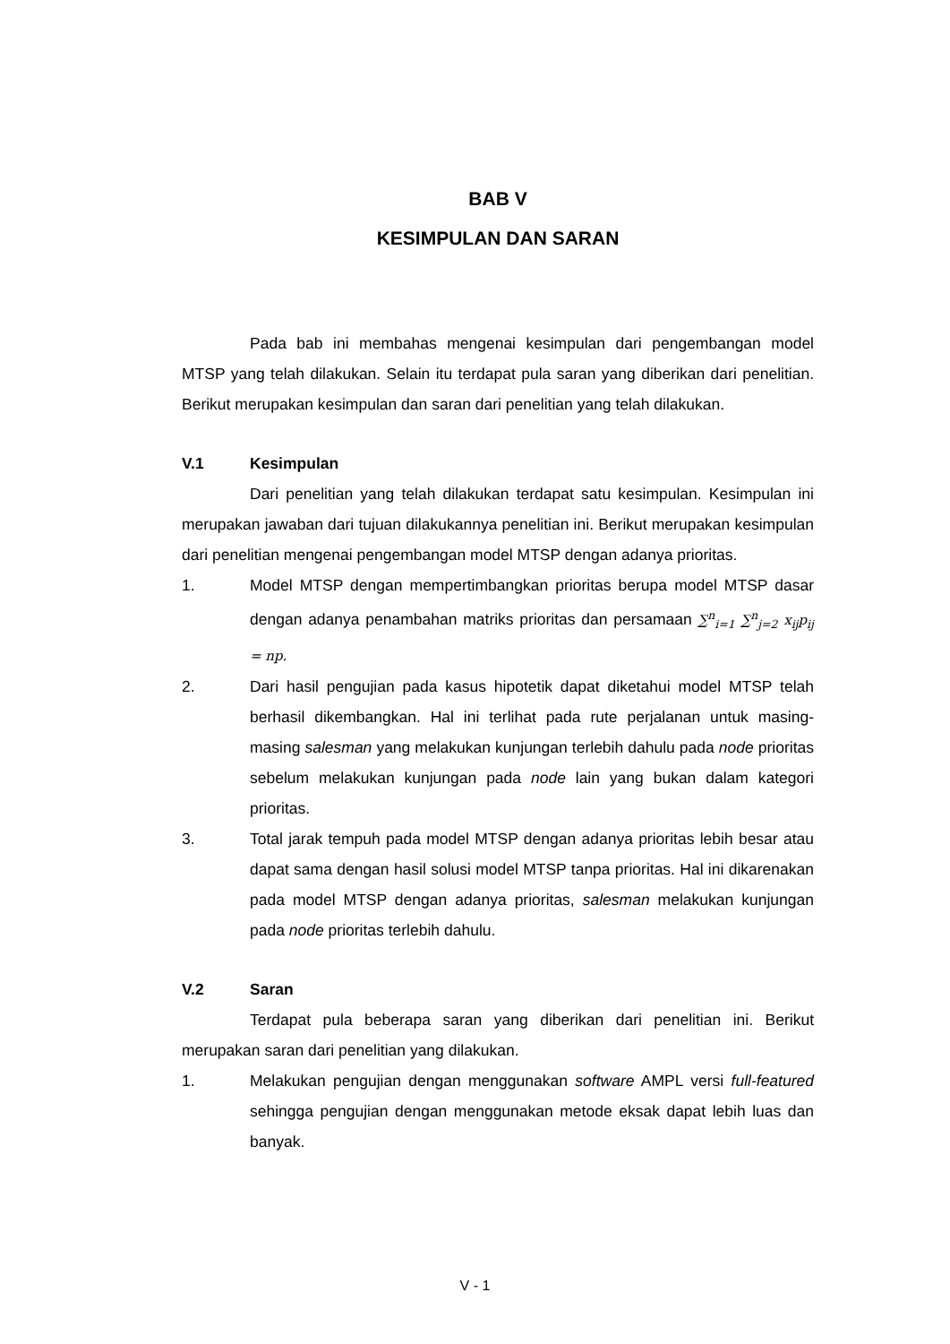BAB V
KESIMPULAN DAN SARAN
Pada bab ini membahas mengenai kesimpulan dari pengembangan model MTSP yang telah dilakukan. Selain itu terdapat pula saran yang diberikan dari penelitian. Berikut merupakan kesimpulan dan saran dari penelitian yang telah dilakukan.
V.1 Kesimpulan
Dari penelitian yang telah dilakukan terdapat satu kesimpulan. Kesimpulan ini merupakan jawaban dari tujuan dilakukannya penelitian ini. Berikut merupakan kesimpulan dari penelitian mengenai pengembangan model MTSP dengan adanya prioritas.
1. Model MTSP dengan mempertimbangkan prioritas berupa model MTSP dasar dengan adanya penambahan matriks prioritas dan persamaan ∑<sup>n</sup><sub>i=1</sub> ∑<sup>n</sup><sub>j=2</sub> x<sub>ij</sub>p<sub>ij</sub> = np.
2. Dari hasil pengujian pada kasus hipotetik dapat diketahui model MTSP telah berhasil dikembangkan. Hal ini terlihat pada rute perjalanan untuk masing-masing salesman yang melakukan kunjungan terlebih dahulu pada node prioritas sebelum melakukan kunjungan pada node lain yang bukan dalam kategori prioritas.
3. Total jarak tempuh pada model MTSP dengan adanya prioritas lebih besar atau dapat sama dengan hasil solusi model MTSP tanpa prioritas. Hal ini dikarenakan pada model MTSP dengan adanya prioritas, salesman melakukan kunjungan pada node prioritas terlebih dahulu.
V.2 Saran
Terdapat pula beberapa saran yang diberikan dari penelitian ini. Berikut merupakan saran dari penelitian yang dilakukan.
1. Melakukan pengujian dengan menggunakan software AMPL versi full-featured sehingga pengujian dengan menggunakan metode eksak dapat lebih luas dan banyak.
V - 1